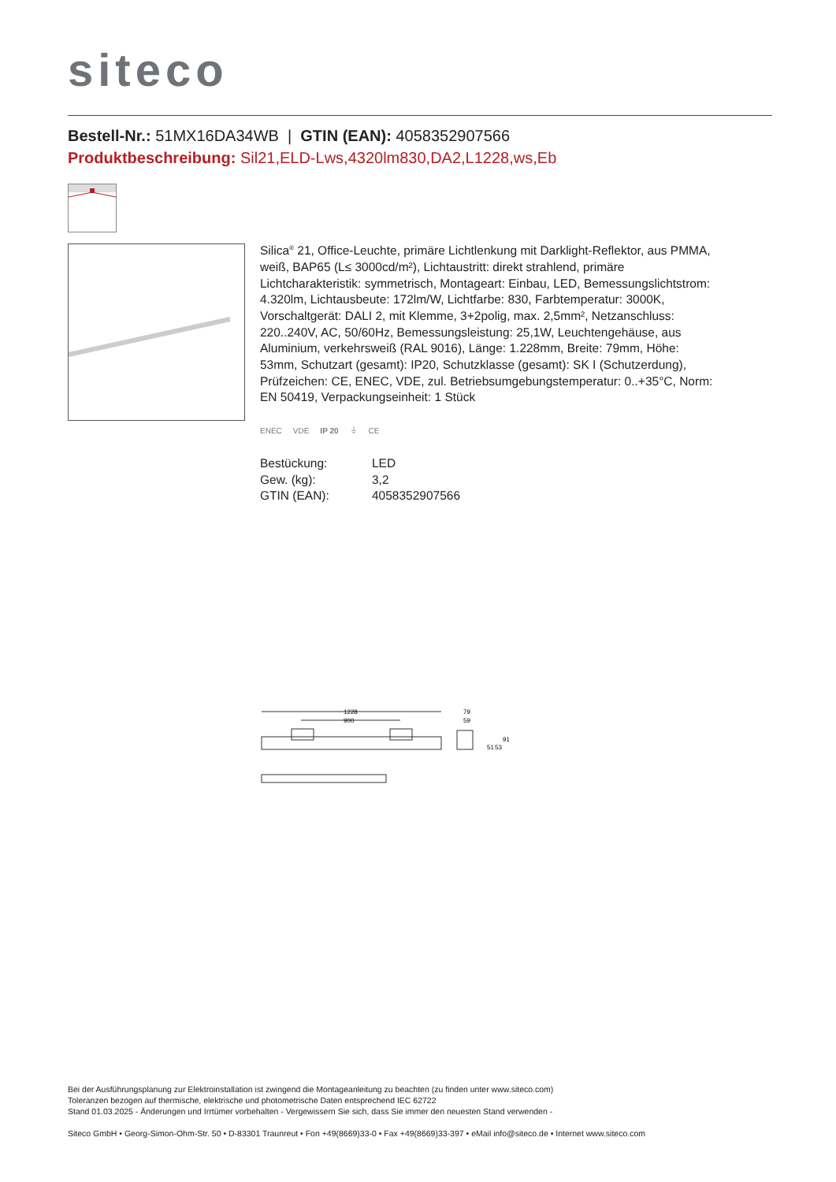siteco
Bestell-Nr.: 51MX16DA34WB | GTIN (EAN): 4058352907566
Produktbeschreibung: Sil21,ELD-Lws,4320lm830,DA2,L1228,ws,Eb
Silica<sup>®</sup> 21, Office-Leuchte, primäre Lichtlenkung mit Darklight-Reflektor, aus PMMA, weiß, BAP65 (L≤ 3000cd/m²), Lichtaustritt: direkt strahlend, primäre Lichtcharakteristik: symmetrisch, Montageart: Einbau, LED, Bemessungslichtstrom: 4.320lm, Lichtausbeute: 172lm/W, Lichtfarbe: 830, Farbtemperatur: 3000K, Vorschaltgerät: DALI 2, mit Klemme, 3+2polig, max. 2,5mm², Netzanschluss: 220..240V, AC, 50/60Hz, Bemessungsleistung: 25,1W, Leuchtengehäuse, aus Aluminium, verkehrsweiß (RAL 9016), Länge: 1.228mm, Breite: 79mm, Höhe: 53mm, Schutzart (gesamt): IP20, Schutzklasse (gesamt): SK I (Schutzerdung), Prüfzeichen: CE, ENEC, VDE, zul. Betriebsumgebungstemperatur: 0..+35°C, Norm: EN 50419, Verpackungseinheit: 1 Stück
ENEC VDE IP 20 ⏚ CE
| Bestückung: | LED |
| Gew. (kg): | 3,2 |
| GTIN (EAN): | 4058352907566 |
1228
900
79
59
51
53
91
Bei der Ausführungsplanung zur Elektroinstallation ist zwingend die Montageanleitung zu beachten (zu finden unter www.siteco.com)
Toleranzen bezogen auf thermische, elektrische und photometrische Daten entsprechend IEC 62722
Stand 01.03.2025 - Änderungen und Irrtümer vorbehalten - Vergewissern Sie sich, dass Sie immer den neuesten Stand verwenden -
Siteco GmbH • Georg-Simon-Ohm-Str. 50 • D-83301 Traunreut • Fon +49(8669)33-0 • Fax +49(8669)33-397 • eMail info@siteco.de • Internet www.siteco.com